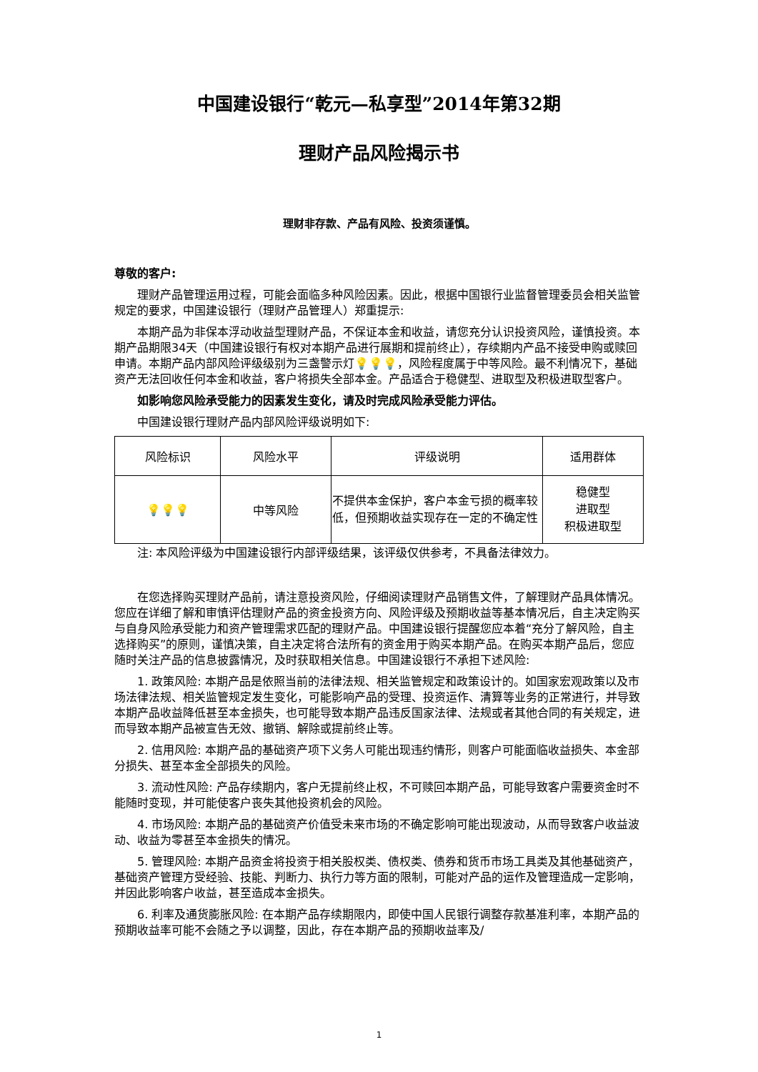中国建设银行“乾元—私享型”2014年第32期
理财产品风险揭示书
理财非存款、产品有风险、投资须谨慎。
尊敬的客户:
理财产品管理运用过程，可能会面临多种风险因素。因此，根据中国银行业监督管理委员会相关监管规定的要求，中国建设银行（理财产品管理人）郑重提示:
本期产品为非保本浮动收益型理财产品，不保证本金和收益，请您充分认识投资风险，谨慎投资。本期产品期限34天（中国建设银行有权对本期产品进行展期和提前终止），存续期内产品不接受申购或赎回申请。本期产品内部风险评级级别为三盏警示灯💡💡💡，风险程度属于中等风险。最不利情况下，基础资产无法回收任何本金和收益，客户将损失全部本金。产品适合于稳健型、进取型及积极进取型客户。
如影响您风险承受能力的因素发生变化，请及时完成风险承受能力评估。
中国建设银行理财产品内部风险评级说明如下:
| 风险标识 | 风险水平 | 评级说明 | 适用群体 |
| --- | --- | --- | --- |
| 💡💡💡 | 中等风险 | 不提供本金保护，客户本金亏损的概率较低，但预期收益实现存在一定的不确定性 | 稳健型 进取型 积极进取型 |
注: 本风险评级为中国建设银行内部评级结果，该评级仅供参考，不具备法律效力。
在您选择购买理财产品前，请注意投资风险，仔细阅读理财产品销售文件，了解理财产品具体情况。您应在详细了解和审慎评估理财产品的资金投资方向、风险评级及预期收益等基本情况后，自主决定购买与自身风险承受能力和资产管理需求匹配的理财产品。中国建设银行提醒您应本着“充分了解风险，自主选择购买”的原则，谨慎决策，自主决定将合法所有的资金用于购买本期产品。在购买本期产品后，您应随时关注产品的信息披露情况，及时获取相关信息。中国建设银行不承担下述风险:
1. 政策风险: 本期产品是依照当前的法律法规、相关监管规定和政策设计的。如国家宏观政策以及市场法律法规、相关监管规定发生变化，可能影响产品的受理、投资运作、清算等业务的正常进行，并导致本期产品收益降低甚至本金损失，也可能导致本期产品违反国家法律、法规或者其他合同的有关规定，进而导致本期产品被宣告无效、撤销、解除或提前终止等。
2. 信用风险: 本期产品的基础资产项下义务人可能出现违约情形，则客户可能面临收益损失、本金部分损失、甚至本金全部损失的风险。
3. 流动性风险: 产品存续期内，客户无提前终止权，不可赎回本期产品，可能导致客户需要资金时不能随时变现，并可能使客户丧失其他投资机会的风险。
4. 市场风险: 本期产品的基础资产价值受未来市场的不确定影响可能出现波动，从而导致客户收益波动、收益为零甚至本金损失的情况。
5. 管理风险: 本期产品资金将投资于相关股权类、债权类、债券和货币市场工具类及其他基础资产，基础资产管理方受经验、技能、判断力、执行力等方面的限制，可能对产品的运作及管理造成一定影响，并因此影响客户收益，甚至造成本金损失。
6. 利率及通货膨胀风险: 在本期产品存续期限内，即使中国人民银行调整存款基准利率，本期产品的预期收益率可能不会随之予以调整，因此，存在本期产品的预期收益率及/
1